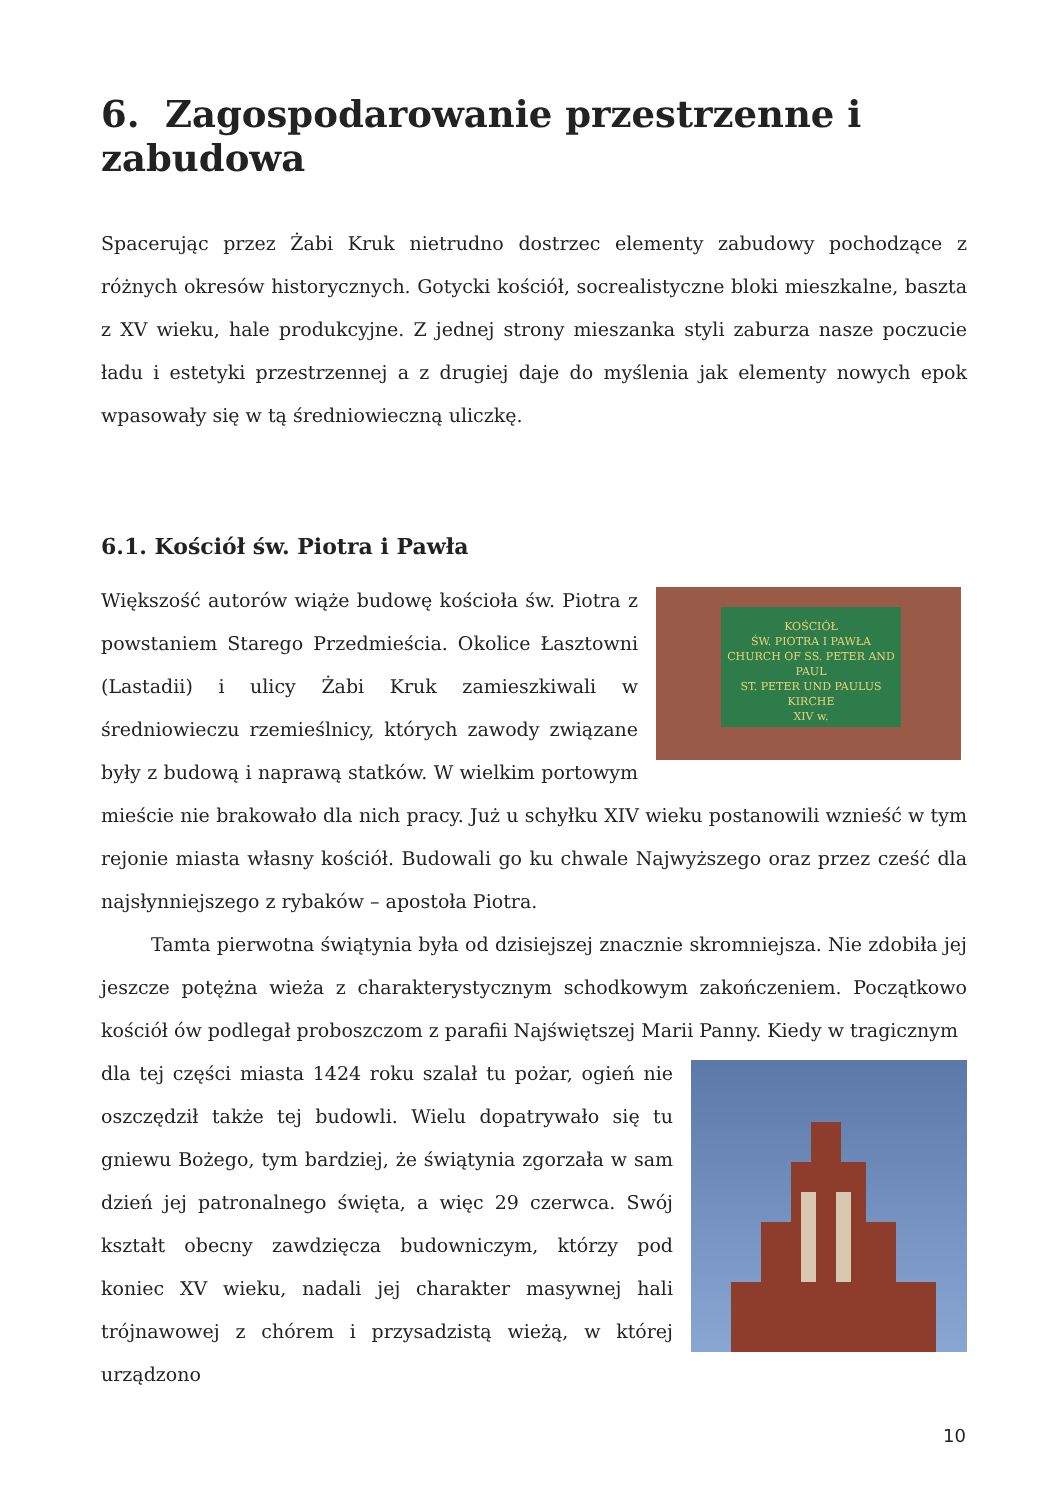6. Zagospodarowanie przestrzenne i zabudowa
Spacerując przez Żabi Kruk nietrudno dostrzec elementy zabudowy pochodzące z różnych okresów historycznych. Gotycki kościół, socrealistyczne bloki mieszkalne, baszta z XV wieku, hale produkcyjne. Z jednej strony mieszanka styli zaburza nasze poczucie ładu i estetyki przestrzennej a z drugiej daje do myślenia jak elementy nowych epok wpasowały się w tą średniowieczną uliczkę.
6.1. Kościół św. Piotra i Pawła
KOŚCIÓŁ
ŚW. PIOTRA I PAWŁA
CHURCH OF SS. PETER AND PAUL
ST. PETER UND PAULUS KIRCHE
XIV w.
Większość autorów wiąże budowę kościoła św. Piotra z powstaniem Starego Przedmieścia. Okolice Łasztowni (Lastadii) i ulicy Żabi Kruk zamieszkiwali w średniowieczu rzemieślnicy, których zawody związane były z budową i naprawą statków. W wielkim portowym mieście nie brakowało dla nich pracy. Już u schyłku XIV wieku postanowili wznieść w tym rejonie miasta własny kościół. Budowali go ku chwale Najwyższego oraz przez cześć dla najsłynniejszego z rybaków – apostoła Piotra.
Tamta pierwotna świątynia była od dzisiejszej znacznie skromniejsza. Nie zdobiła jej jeszcze potężna wieża z charakterystycznym schodkowym zakończeniem. Początkowo kościół ów podlegał proboszczom z parafii Najświętszej Marii Panny. Kiedy w tragicznym
dla tej części miasta 1424 roku szalał tu pożar, ogień nie oszczędził także tej budowli. Wielu dopatrywało się tu gniewu Bożego, tym bardziej, że świątynia zgorzała w sam dzień jej patronalnego święta, a więc 29 czerwca. Swój kształt obecny zawdzięcza budowniczym, którzy pod koniec XV wieku, nadali jej charakter masywnej hali trójnawowej z chórem i przysadzistą wieżą, w której urządzono
10